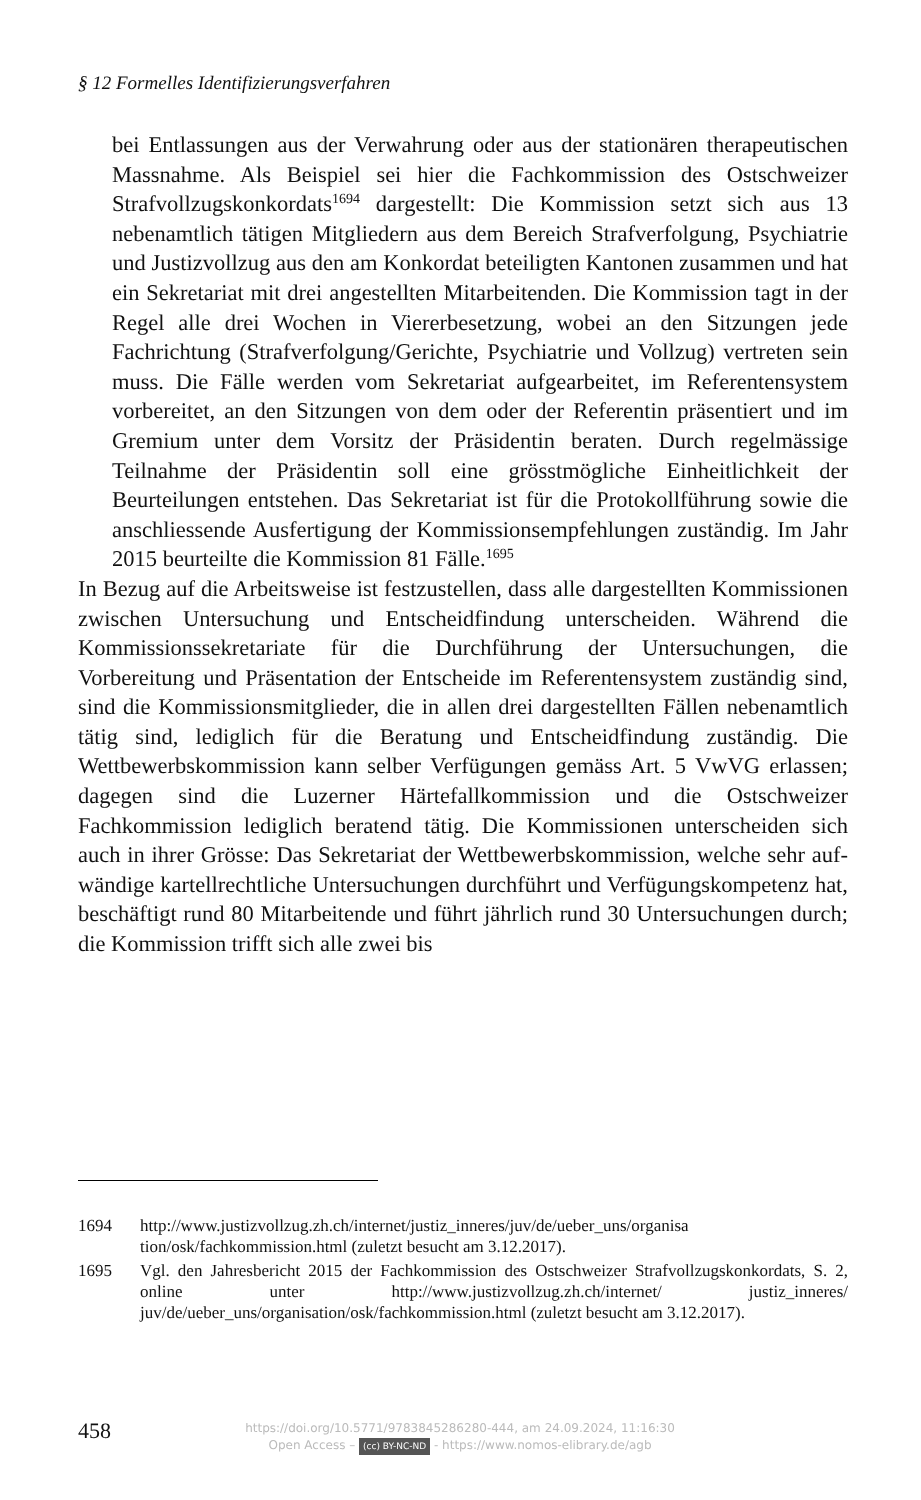§ 12 Formelles Identifizierungsverfahren
bei Entlassungen aus der Verwahrung oder aus der stationären thera­peutischen Massnahme. Als Beispiel sei hier die Fachkommission des Ostschweizer Strafvollzugskonkordats<sup>1694</sup> dargestellt: Die Kommission setzt sich aus 13 nebenamtlich tätigen Mitgliedern aus dem Bereich Strafverfolgung, Psychiatrie und Justizvollzug aus den am Konkordat beteiligten Kantonen zusammen und hat ein Sekretariat mit drei ange­stellten Mitarbeitenden. Die Kommission tagt in der Regel alle drei Wochen in Viererbesetzung, wobei an den Sitzungen jede Fachrichtung (Strafverfolgung/Gerichte, Psychiatrie und Vollzug) vertreten sein muss. Die Fälle werden vom Sekretariat aufgearbeitet, im Referenten­system vorbereitet, an den Sitzungen von dem oder der Referentin prä­sentiert und im Gremium unter dem Vorsitz der Präsidentin beraten. Durch regelmässige Teilnahme der Präsidentin soll eine grösstmögli­che Einheitlichkeit der Beurteilungen entstehen. Das Sekretariat ist für die Protokollführung sowie die anschliessende Ausfertigung der Kom­missionsempfehlungen zuständig. Im Jahr 2015 beurteilte die Kommis­sion 81 Fälle.<sup>1695</sup>
In Bezug auf die Arbeitsweise ist festzustellen, dass alle dargestellten Kommissionen zwischen Untersuchung und Entscheidfindung unterschei­den. Während die Kommissionssekretariate für die Durchführung der Un­tersuchungen, die Vorbereitung und Präsentation der Entscheide im Refe­rentensystem zuständig sind, sind die Kommissionsmitglieder, die in allen drei dargestellten Fällen nebenamtlich tätig sind, lediglich für die Bera­tung und Entscheidfindung zuständig. Die Wettbewerbskommission kann selber Verfügungen gemäss Art. 5 VwVG erlassen; dagegen sind die Lu­zerner Härtefallkommission und die Ostschweizer Fachkommission ledig­lich beratend tätig. Die Kommissionen unterscheiden sich auch in ihrer Grösse: Das Sekretariat der Wettbewerbskommission, welche sehr auf­wändige kartellrechtliche Untersuchungen durchführt und Verfügungs­kompetenz hat, beschäftigt rund 80 Mitarbeitende und führt jährlich rund 30 Untersuchungen durch; die Kommission trifft sich alle zwei bis
1694 http://www.justizvollzug.zh.ch/internet/justiz_inneres/juv/de/ueber_uns/organisa tion/osk/fachkommission.html (zuletzt besucht am 3.12.2017).
1695 Vgl. den Jahresbericht 2015 der Fachkommission des Ostschweizer Strafvoll­zugskonkordats, S. 2, online unter http://www.justizvollzug.zh.ch/internet/ justiz_inneres/ juv/de/ueber_uns/organisation/osk/fachkommission.html (zuletzt besucht am 3.12.2017).
458
https://doi.org/10.5771/9783845286280-444, am 24.09.2024, 11:16:30
Open Access – (cc) BY-NC-ND - https://www.nomos-elibrary.de/agb